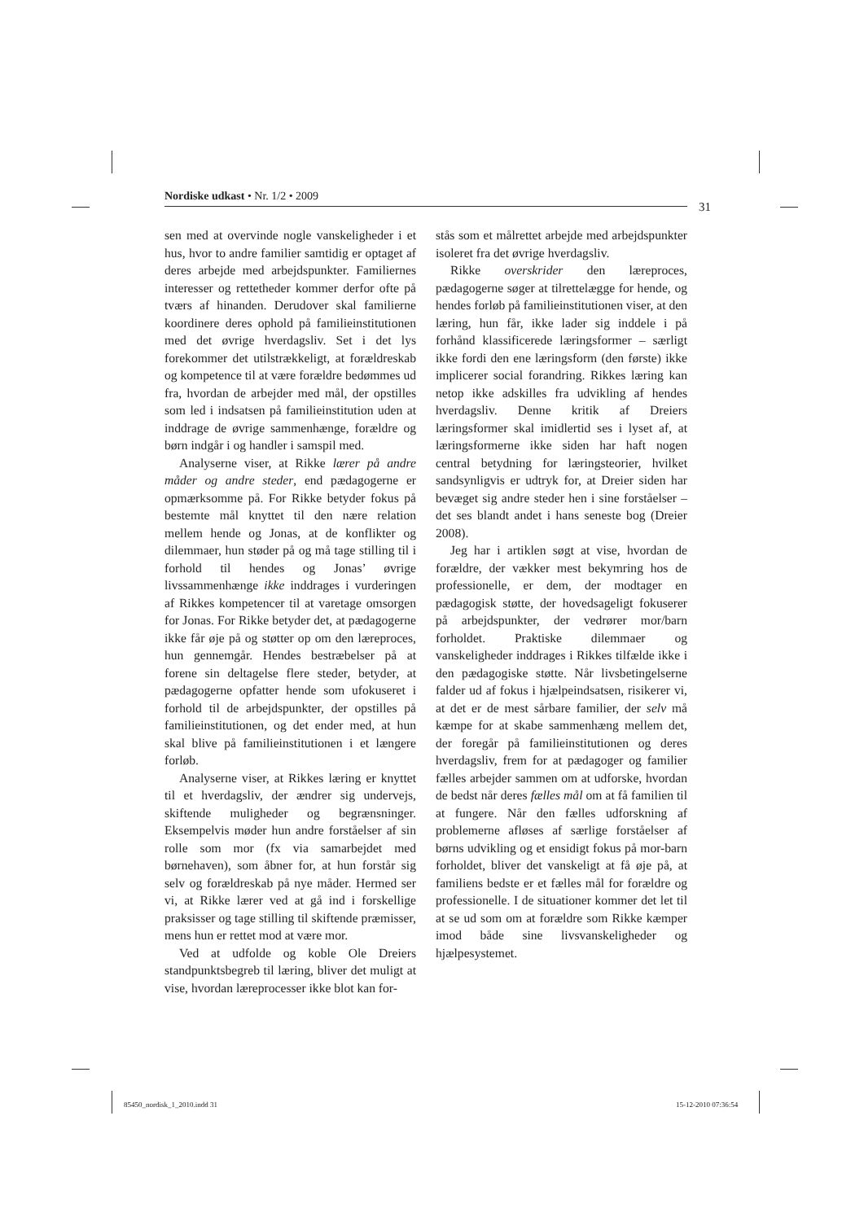Nordiske udkast • Nr. 1/2 • 2009
31
sen med at overvinde nogle vanskeligheder i et hus, hvor to andre familier samtidig er optaget af deres arbejde med arbejdspunkter. Familiernes interesser og rettetheder kommer derfor ofte på tværs af hinanden. Derudover skal familierne koordinere deres ophold på familieinstitutionen med det øvrige hverdagsliv. Set i det lys forekommer det utilstrækkeligt, at forældreskab og kompetence til at være forældre bedømmes ud fra, hvordan de arbejder med mål, der opstilles som led i indsatsen på familieinstitution uden at inddrage de øvrige sammenhænge, forældre og børn indgår i og handler i samspil med.
Analyserne viser, at Rikke lærer på andre måder og andre steder, end pædagogerne er opmærksomme på. For Rikke betyder fokus på bestemte mål knyttet til den nære relation mellem hende og Jonas, at de konflikter og dilemmaer, hun støder på og må tage stilling til i forhold til hendes og Jonas’ øvrige livssammenhænge ikke inddrages i vurderingen af Rikkes kompetencer til at varetage omsorgen for Jonas. For Rikke betyder det, at pædagogerne ikke får øje på og støtter op om den læreproces, hun gennemgår. Hendes bestræbelser på at forene sin deltagelse flere steder, betyder, at pædagogerne opfatter hende som ufokuseret i forhold til de arbejdspunkter, der opstilles på familieinstitutionen, og det ender med, at hun skal blive på familieinstitutionen i et længere forløb.
Analyserne viser, at Rikkes læring er knyttet til et hverdagsliv, der ændrer sig undervejs, skiftende muligheder og begrænsninger. Eksempelvis møder hun andre forståelser af sin rolle som mor (fx via samarbejdet med børnehaven), som åbner for, at hun forstår sig selv og forældreskab på nye måder. Hermed ser vi, at Rikke lærer ved at gå ind i forskellige praksisser og tage stilling til skiftende præmisser, mens hun er rettet mod at være mor.
Ved at udfolde og koble Ole Dreiers standpunktsbegreb til læring, bliver det muligt at vise, hvordan læreprocesser ikke blot kan for-
stås som et målrettet arbejde med arbejdspunkter isoleret fra det øvrige hverdagsliv.
Rikke overskrider den læreproces, pædagogerne søger at tilrettelægge for hende, og hendes forløb på familieinstitutionen viser, at den læring, hun får, ikke lader sig inddele i på forhånd klassificerede læringsformer – særligt ikke fordi den ene læringsform (den første) ikke implicerer social forandring. Rikkes læring kan netop ikke adskilles fra udvikling af hendes hverdagsliv. Denne kritik af Dreiers læringsformer skal imidlertid ses i lyset af, at læringsformerne ikke siden har haft nogen central betydning for læringsteorier, hvilket sandsynligvis er udtryk for, at Dreier siden har bevæget sig andre steder hen i sine forståelser – det ses blandt andet i hans seneste bog (Dreier 2008).
Jeg har i artiklen søgt at vise, hvordan de forældre, der vækker mest bekymring hos de professionelle, er dem, der modtager en pædagogisk støtte, der hovedsageligt fokuserer på arbejdspunkter, der vedrører mor/barn forholdet. Praktiske dilemmaer og vanskeligheder inddrages i Rikkes tilfælde ikke i den pædagogiske støtte. Når livsbetingelserne falder ud af fokus i hjælpeindsatsen, risikerer vi, at det er de mest sårbare familier, der selv må kæmpe for at skabe sammenhæng mellem det, der foregår på familieinstitutionen og deres hverdagsliv, frem for at pædagoger og familier fælles arbejder sammen om at udforske, hvordan de bedst når deres fælles mål om at få familien til at fungere. Når den fælles udforskning af problemerne afløses af særlige forståelser af børns udvikling og et ensidigt fokus på mor-barn forholdet, bliver det vanskeligt at få øje på, at familiens bedste er et fælles mål for forældre og professionelle. I de situationer kommer det let til at se ud som om at forældre som Rikke kæmper imod både sine livsvanskeligheder og hjælpesystemet.
85450_nordisk_1_2010.indd 31 15-12-2010 07:36:54